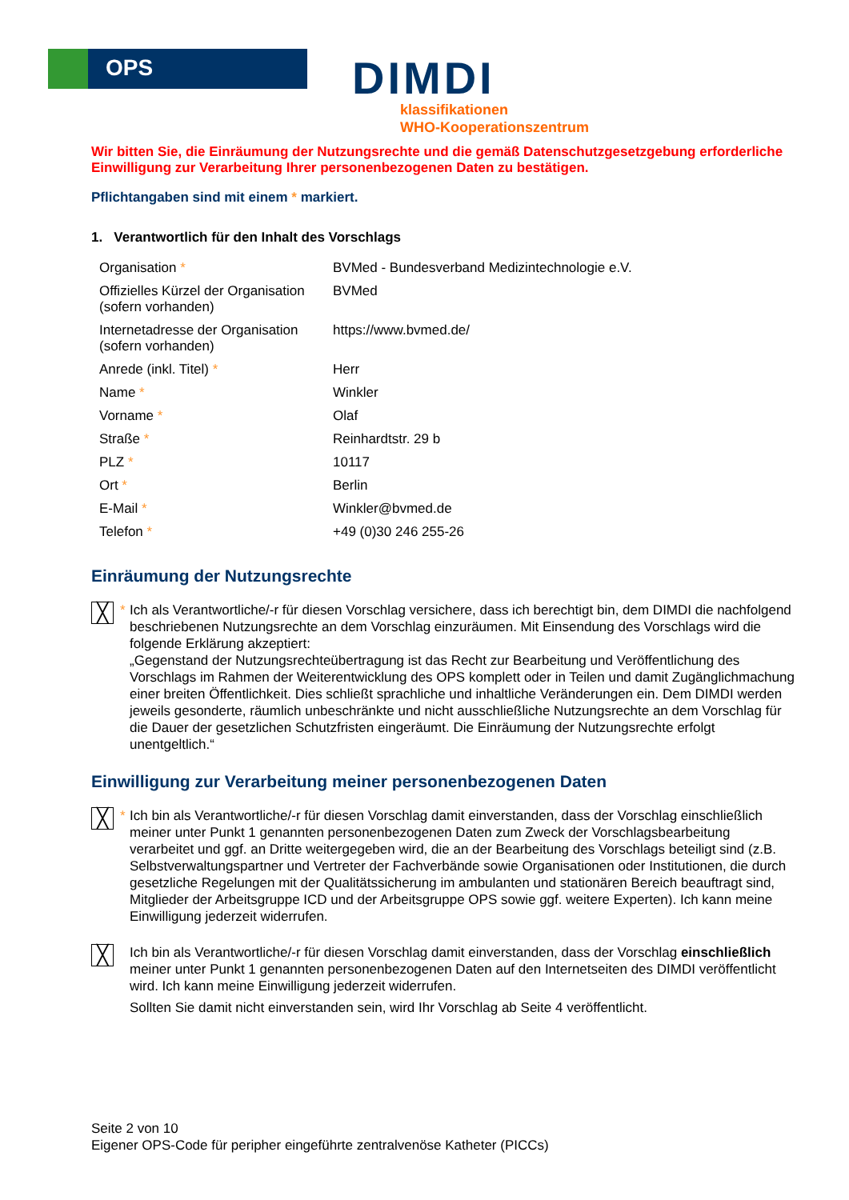OPS
DIMDI
klassifikationen
WHO-Kooperationszentrum
Wir bitten Sie, die Einräumung der Nutzungsrechte und die gemäß Datenschutzgesetzgebung erforderliche Einwilligung zur Verarbeitung Ihrer personenbezogenen Daten zu bestätigen.
Pflichtangaben sind mit einem * markiert.
1. Verantwortlich für den Inhalt des Vorschlags
| Organisation * | BVMed - Bundesverband Medizintechnologie e.V. |
| Offizielles Kürzel der Organisation (sofern vorhanden) | BVMed |
| Internetadresse der Organisation (sofern vorhanden) | https://www.bvmed.de/ |
| Anrede (inkl. Titel) * | Herr |
| Name * | Winkler |
| Vorname * | Olaf |
| Straße * | Reinhardtstr. 29 b |
| PLZ * | 10117 |
| Ort * | Berlin |
| E-Mail * | Winkler@bvmed.de |
| Telefon * | +49 (0)30 246 255-26 |
Einräumung der Nutzungsrechte
╳
* Ich als Verantwortliche/-r für diesen Vorschlag versichere, dass ich berechtigt bin, dem DIMDI die nachfolgend beschriebenen Nutzungsrechte an dem Vorschlag einzuräumen. Mit Einsendung des Vorschlags wird die folgende Erklärung akzeptiert:
„Gegenstand der Nutzungsrechteübertragung ist das Recht zur Bearbeitung und Veröffentlichung des Vorschlags im Rahmen der Weiterentwicklung des OPS komplett oder in Teilen und damit Zugänglichmachung einer breiten Öffentlichkeit. Dies schließt sprachliche und inhaltliche Veränderungen ein. Dem DIMDI werden jeweils gesonderte, räumlich unbeschränkte und nicht ausschließliche Nutzungsrechte an dem Vorschlag für die Dauer der gesetzlichen Schutzfristen eingeräumt. Die Einräumung der Nutzungsrechte erfolgt unentgeltlich.“
Einwilligung zur Verarbeitung meiner personenbezogenen Daten
╳
* Ich bin als Verantwortliche/-r für diesen Vorschlag damit einverstanden, dass der Vorschlag einschließlich meiner unter Punkt 1 genannten personenbezogenen Daten zum Zweck der Vorschlagsbearbeitung verarbeitet und ggf. an Dritte weitergegeben wird, die an der Bearbeitung des Vorschlags beteiligt sind (z.B. Selbstverwaltungspartner und Vertreter der Fachverbände sowie Organisationen oder Institutionen, die durch gesetzliche Regelungen mit der Qualitätssicherung im ambulanten und stationären Bereich beauftragt sind, Mitglieder der Arbeitsgruppe ICD und der Arbeitsgruppe OPS sowie ggf. weitere Experten). Ich kann meine Einwilligung jederzeit widerrufen.
╳
Ich bin als Verantwortliche/-r für diesen Vorschlag damit einverstanden, dass der Vorschlag einschließlich meiner unter Punkt 1 genannten personenbezogenen Daten auf den Internetseiten des DIMDI veröffentlicht wird. Ich kann meine Einwilligung jederzeit widerrufen.
Sollten Sie damit nicht einverstanden sein, wird Ihr Vorschlag ab Seite 4 veröffentlicht.
Seite 2 von 10
Eigener OPS-Code für peripher eingeführte zentralvenöse Katheter (PICCs)